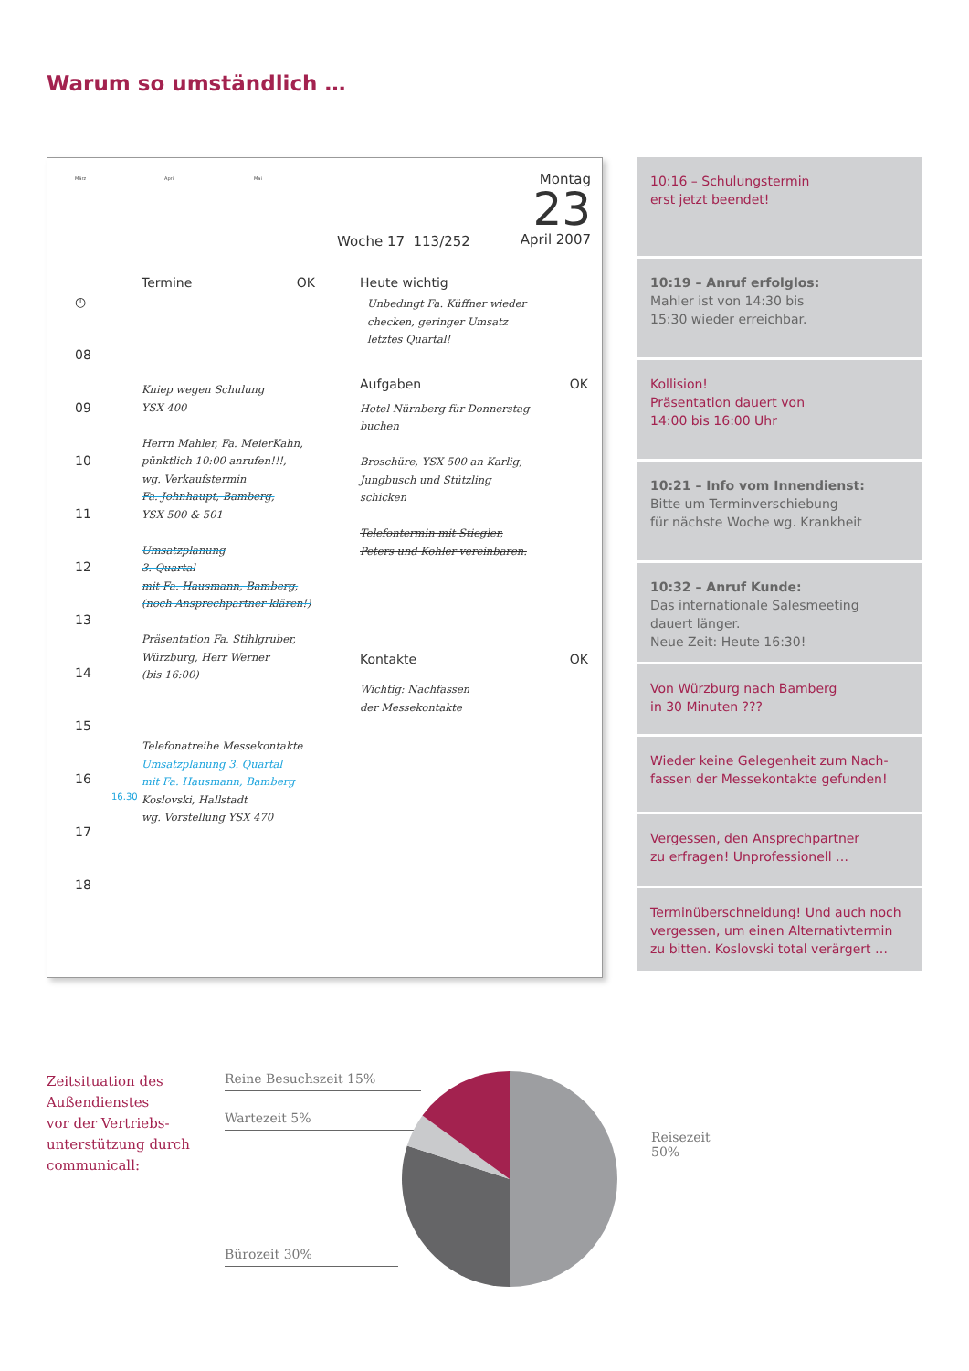Warum so umständlich …
März April Mai Montag
23
April 2007
Woche 17 113/252
◷
08
09
10
11
12
13
14
15
16
17
18
Termine OK
Kniep wegen Schulung
YSX 400
Herrn Mahler, Fa. MeierKahn,
pünktlich 10:00 anrufen!!!,
wg. Verkaufstermin
Fa. Johnhaupt, Bamberg,
YSX 500 & 501
Umsatzplanung
3. Quartal
mit Fa. Hausmann, Bamberg,
(noch Ansprechpartner klären!)
Präsentation Fa. Stihlgruber,
Würzburg, Herr Werner
(bis 16:00)
Telefonatreihe Messekontakte
Umsatzplanung 3. Quartal
mit Fa. Hausmann, Bamberg
Koslovski, Hallstadt
wg. Vorstellung YSX 470
16.30
Heute wichtig
Unbedingt Fa. Küffner wieder
checken, geringer Umsatz
letztes Quartal!
Aufgaben OK
Hotel Nürnberg für Donnerstag
buchen
Broschüre, YSX 500 an Karlig,
Jungbusch und Stützling
schicken
Telefontermin mit Stiegler,
Peters und Kohler vereinbaren.
Kontakte OK
Wichtig: Nachfassen
der Messekontakte
10:16 – Schulungstermin
erst jetzt beendet!
10:19 – Anruf erfolglos:
Mahler ist von 14:30 bis
15:30 wieder erreichbar.
Kollision!
Präsentation dauert von
14:00 bis 16:00 Uhr
10:21 – Info vom Innendienst:
Bitte um Terminverschiebung
für nächste Woche wg. Krankheit
10:32 – Anruf Kunde:
Das internationale Salesmeeting
dauert länger.
Neue Zeit: Heute 16:30!
Von Würzburg nach Bamberg
in 30 Minuten ???
Wieder keine Gelegenheit zum Nach-
fassen der Messekontakte gefunden!
Vergessen, den Ansprechpartner
zu erfragen! Unprofessionell …
Terminüberschneidung! Und auch noch vergessen, um einen Alternativtermin zu bitten. Koslovski total verärgert …
Zeitsituation des
Außendienstes
vor der Vertriebs-
unterstützung durch
communicall:
Reine Besuchszeit 15%
Wartezeit 5%
Reisezeit 50%
Bürozeit 30%